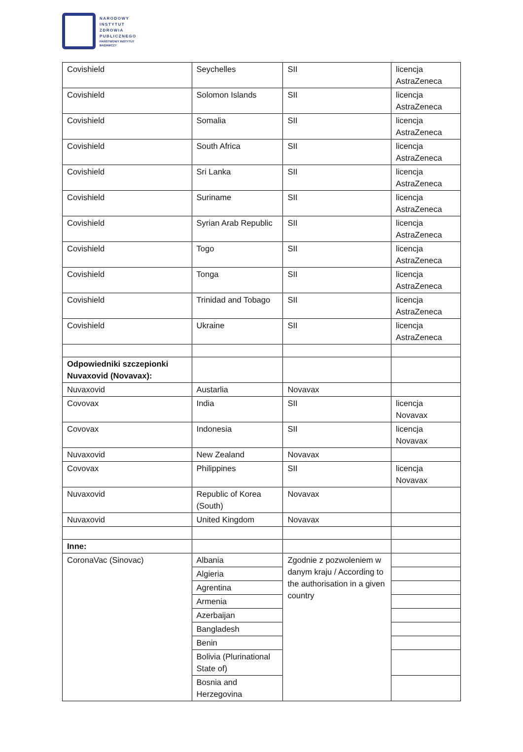NARODOWY
INSTYTUT
ZDROWIA
PUBLICZNEGO
PAŃSTWOWY INSTYTUT
BADAWCZY
| Covishield | Seychelles | SII | licencja AstraZeneca |
| Covishield | Solomon Islands | SII | licencja AstraZeneca |
| Covishield | Somalia | SII | licencja AstraZeneca |
| Covishield | South Africa | SII | licencja AstraZeneca |
| Covishield | Sri Lanka | SII | licencja AstraZeneca |
| Covishield | Suriname | SII | licencja AstraZeneca |
| Covishield | Syrian Arab Republic | SII | licencja AstraZeneca |
| Covishield | Togo | SII | licencja AstraZeneca |
| Covishield | Tonga | SII | licencja AstraZeneca |
| Covishield | Trinidad and Tobago | SII | licencja AstraZeneca |
| Covishield | Ukraine | SII | licencja AstraZeneca |
| Odpowiedniki szczepionki Nuvaxovid (Novavax): | | | |
| Nuvaxovid | Austarlia | Novavax | |
| Covovax | India | SII | licencja Novavax |
| Covovax | Indonesia | SII | licencja Novavax |
| Nuvaxovid | New Zealand | Novavax | |
| Covovax | Philippines | SII | licencja Novavax |
| Nuvaxovid | Republic of Korea (South) | Novavax | |
| Nuvaxovid | United Kingdom | Novavax | |
| Inne: | | | |
| CoronaVac (Sinovac) | Albania | Zgodnie z pozwoleniem w danym kraju / According to the authorisation in a given country | |
| | Algieria | | |
| | Agrentina | | |
| | Armenia | | |
| | Azerbaijan | | |
| | Bangladesh | | |
| | Benin | | |
| | Bolivia (Plurinational State of) | | |
| | Bosnia and Herzegovina | | |